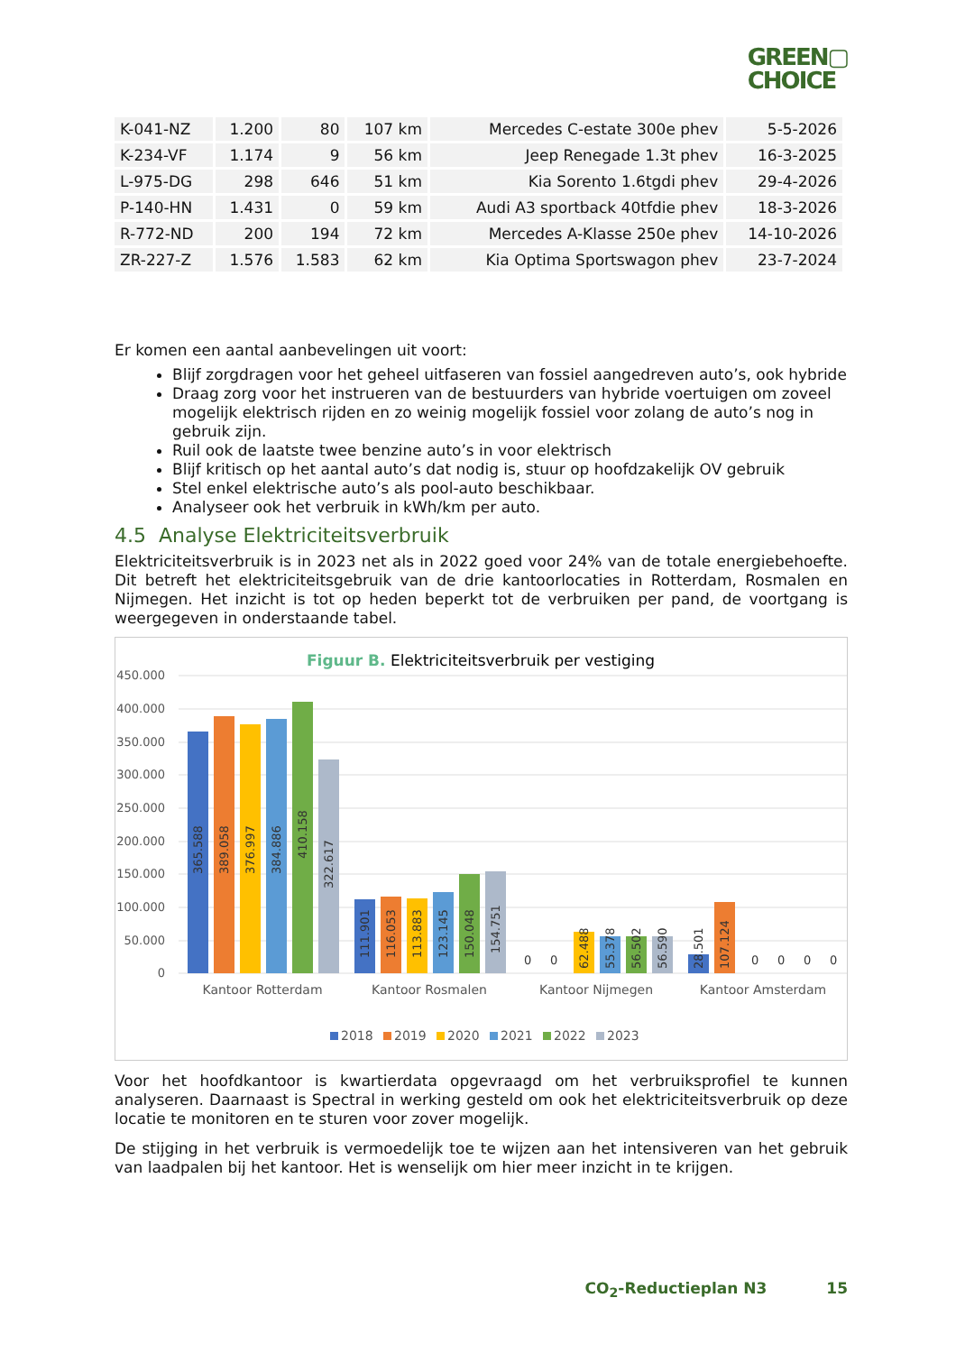GREEN▢
CHOICE
| K-041-NZ | 1.200 | 80 | 107 km | Mercedes C-estate 300e phev | 5-5-2026 |
| K-234-VF | 1.174 | 9 | 56 km | Jeep Renegade 1.3t phev | 16-3-2025 |
| L-975-DG | 298 | 646 | 51 km | Kia Sorento 1.6tgdi phev | 29-4-2026 |
| P-140-HN | 1.431 | 0 | 59 km | Audi A3 sportback 40tfdie phev | 18-3-2026 |
| R-772-ND | 200 | 194 | 72 km | Mercedes A-Klasse 250e phev | 14-10-2026 |
| ZR-227-Z | 1.576 | 1.583 | 62 km | Kia Optima Sportswagon phev | 23-7-2024 |
Er komen een aantal aanbevelingen uit voort:
Blijf zorgdragen voor het geheel uitfaseren van fossiel aangedreven auto’s, ook hybride
Draag zorg voor het instrueren van de bestuurders van hybride voertuigen om zoveel mogelijk elektrisch rijden en zo weinig mogelijk fossiel voor zolang de auto’s nog in gebruik zijn.
Ruil ook de laatste twee benzine auto’s in voor elektrisch
Blijf kritisch op het aantal auto’s dat nodig is, stuur op hoofdzakelijk OV gebruik
Stel enkel elektrische auto’s als pool-auto beschikbaar.
Analyseer ook het verbruik in kWh/km per auto.
4.5 Analyse Elektriciteitsverbruik
Elektriciteitsverbruik is in 2023 net als in 2022 goed voor 24% van de totale energiebehoefte. Dit betreft het elektriciteitsgebruik van de drie kantoorlocaties in Rotterdam, Rosmalen en Nijmegen. Het inzicht is tot op heden beperkt tot de verbruiken per pand, de voortgang is weergegeven in onderstaande tabel.
Figuur B. Elektriciteitsverbruik per vestiging
450.000
400.000
350.000
300.000
250.000
200.000
150.000
100.000
50.000
0
365.588
389.058
376.997
384.886
410.158
322.617
111.901
116.053
113.883
123.145
150.048
154.751
0
0
62.488
55.378
56.502
56.590
28.501
107.124
0
0
0
0
Kantoor Rotterdam
Kantoor Rosmalen
Kantoor Nijmegen
Kantoor Amsterdam
2018
2019
2020
2021
2022
2023
Voor het hoofdkantoor is kwartierdata opgevraagd om het verbruiksprofiel te kunnen analyseren. Daarnaast is Spectral in werking gesteld om ook het elektriciteitsverbruik op deze locatie te monitoren en te sturen voor zover mogelijk.
De stijging in het verbruik is vermoedelijk toe te wijzen aan het intensiveren van het gebruik van laadpalen bij het kantoor. Het is wenselijk om hier meer inzicht in te krijgen.
CO<sub>2</sub>-Reductieplan N3 15